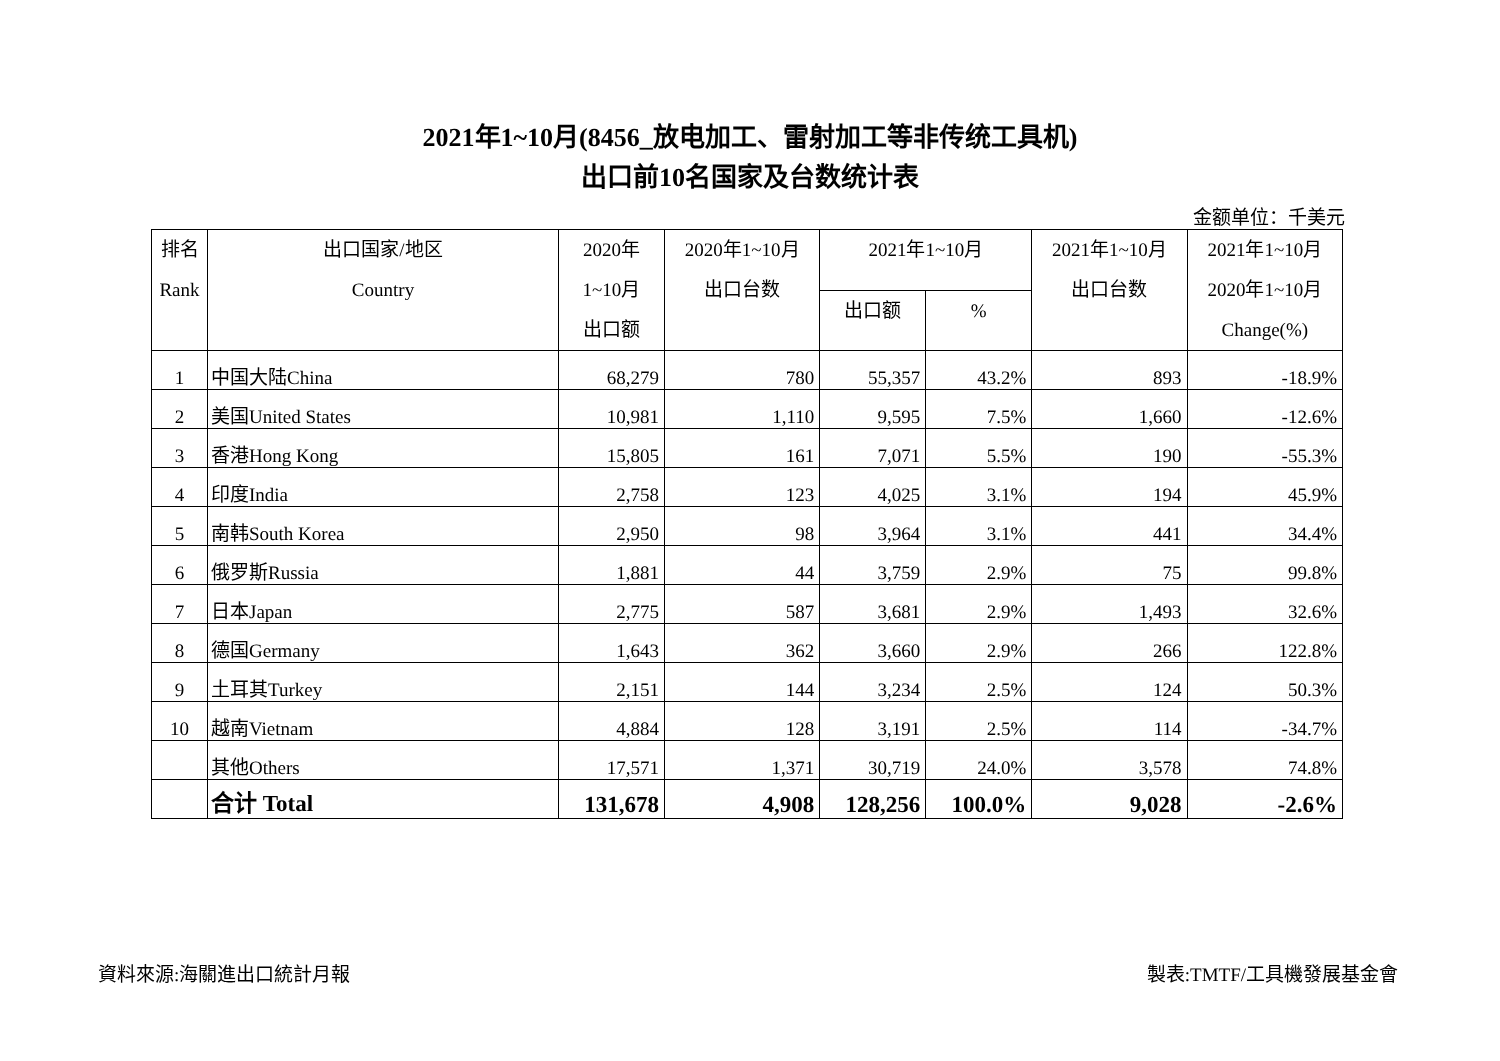2021年1~10月(8456_放电加工、雷射加工等非传统工具机)
出口前10名国家及台数统计表
金额单位：千美元
| 排名 Rank | 出口国家/地区 Country | 2020年 1~10月 出口额 | 2020年1~10月 出口台数 | 2021年1~10月 | | 2021年1~10月 出口台数 | 2021年1~10月 2020年1~10月 Change(%) |
| --- | --- | --- | --- | --- | --- | --- | --- |
| | | | | 出口额 | % | | |
| 1 | 中国大陆China | 68,279 | 780 | 55,357 | 43.2% | 893 | -18.9% |
| 2 | 美国United States | 10,981 | 1,110 | 9,595 | 7.5% | 1,660 | -12.6% |
| 3 | 香港Hong Kong | 15,805 | 161 | 7,071 | 5.5% | 190 | -55.3% |
| 4 | 印度India | 2,758 | 123 | 4,025 | 3.1% | 194 | 45.9% |
| 5 | 南韩South Korea | 2,950 | 98 | 3,964 | 3.1% | 441 | 34.4% |
| 6 | 俄罗斯Russia | 1,881 | 44 | 3,759 | 2.9% | 75 | 99.8% |
| 7 | 日本Japan | 2,775 | 587 | 3,681 | 2.9% | 1,493 | 32.6% |
| 8 | 德国Germany | 1,643 | 362 | 3,660 | 2.9% | 266 | 122.8% |
| 9 | 土耳其Turkey | 2,151 | 144 | 3,234 | 2.5% | 124 | 50.3% |
| 10 | 越南Vietnam | 4,884 | 128 | 3,191 | 2.5% | 114 | -34.7% |
| | 其他Others | 17,571 | 1,371 | 30,719 | 24.0% | 3,578 | 74.8% |
| | 合计 Total | 131,678 | 4,908 | 128,256 | 100.0% | 9,028 | -2.6% |
資料來源:海關進出口統計月報 製表:TMTF/工具機發展基金會